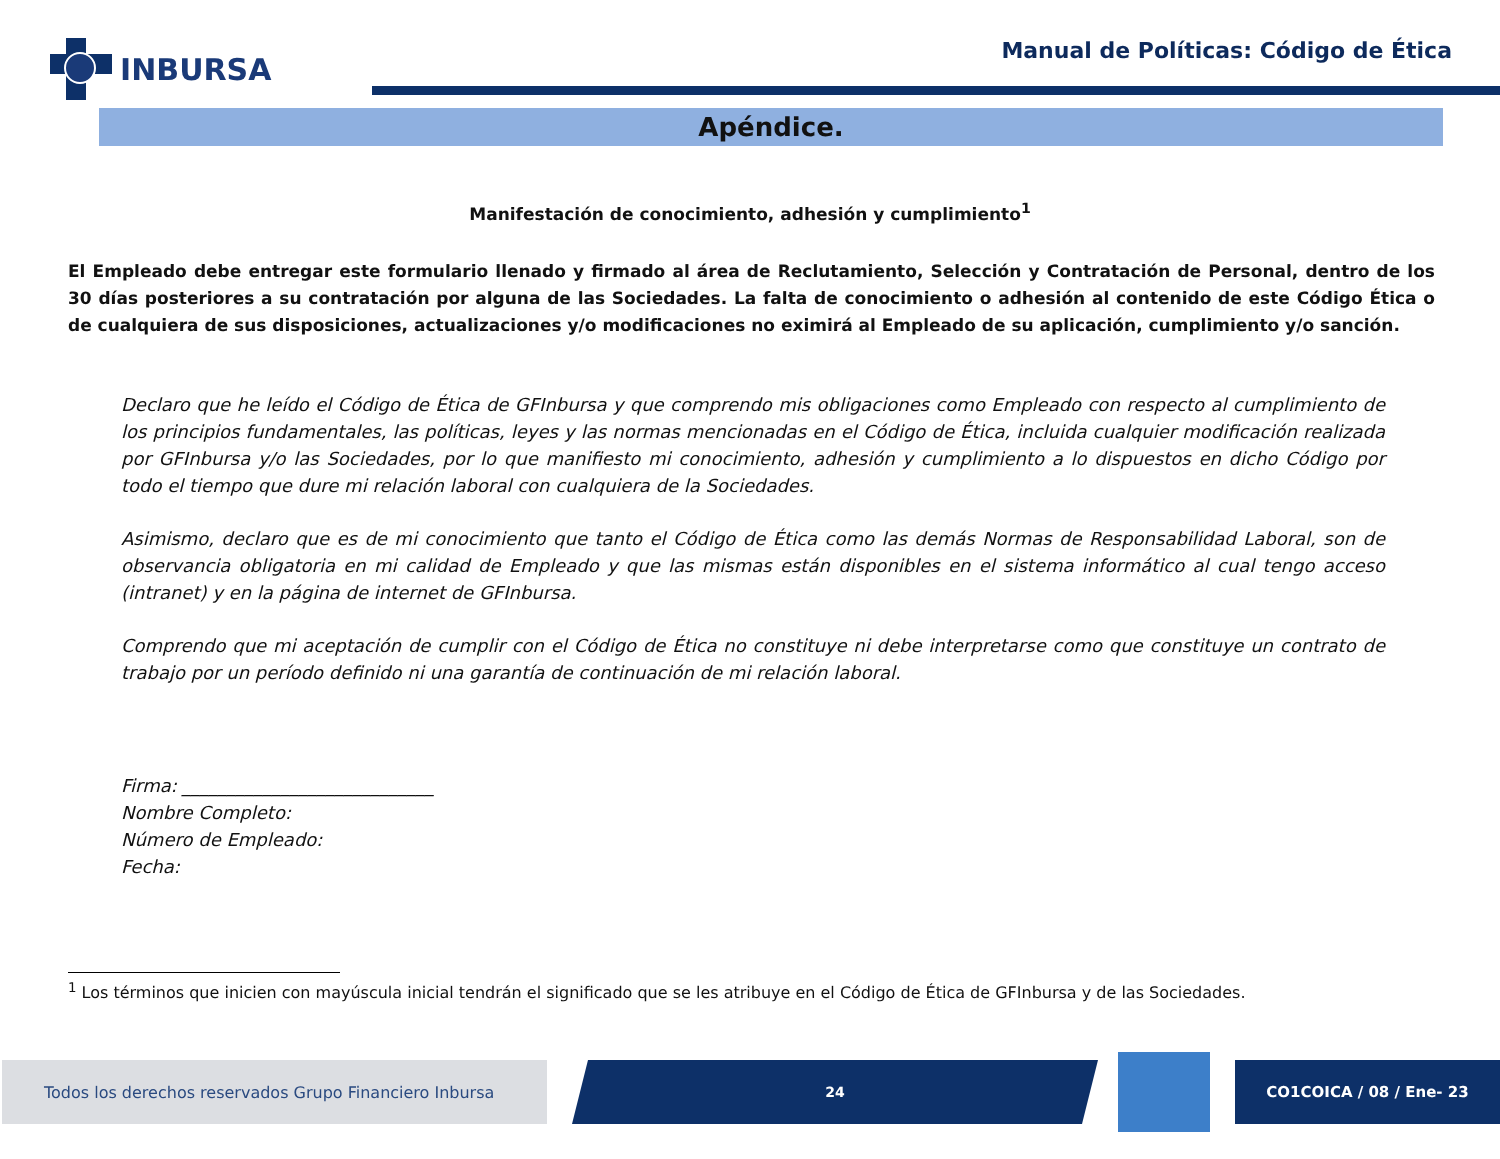INBURSA
Manual de Políticas: Código de Ética
Apéndice.
Manifestación de conocimiento, adhesión y cumplimiento<sup>1</sup>
El Empleado debe entregar este formulario llenado y firmado al área de Reclutamiento, Selección y Contratación de Personal, dentro de los 30 días posteriores a su contratación por alguna de las Sociedades. La falta de conocimiento o adhesión al contenido de este Código Ética o de cualquiera de sus disposiciones, actualizaciones y/o modificaciones no eximirá al Empleado de su aplicación, cumplimiento y/o sanción.
Declaro que he leído el Código de Ética de GFInbursa y que comprendo mis obligaciones como Empleado con respecto al cumplimiento de los principios fundamentales, las políticas, leyes y las normas mencionadas en el Código de Ética, incluida cualquier modificación realizada por GFInbursa y/o las Sociedades, por lo que manifiesto mi conocimiento, adhesión y cumplimiento a lo dispuestos en dicho Código por todo el tiempo que dure mi relación laboral con cualquiera de la Sociedades.
Asimismo, declaro que es de mi conocimiento que tanto el Código de Ética como las demás Normas de Responsabilidad Laboral, son de observancia obligatoria en mi calidad de Empleado y que las mismas están disponibles en el sistema informático al cual tengo acceso (intranet) y en la página de internet de GFInbursa.
Comprendo que mi aceptación de cumplir con el Código de Ética no constituye ni debe interpretarse como que constituye un contrato de trabajo por un período definido ni una garantía de continuación de mi relación laboral.
Firma: ____________________________
Nombre Completo:
Número de Empleado:
Fecha:
<sup>1</sup> Los términos que inicien con mayúscula inicial tendrán el significado que se les atribuye en el Código de Ética de GFInbursa y de las Sociedades.
Todos los derechos reservados Grupo Financiero Inbursa 24 CO1COICA / 08 / Ene- 23